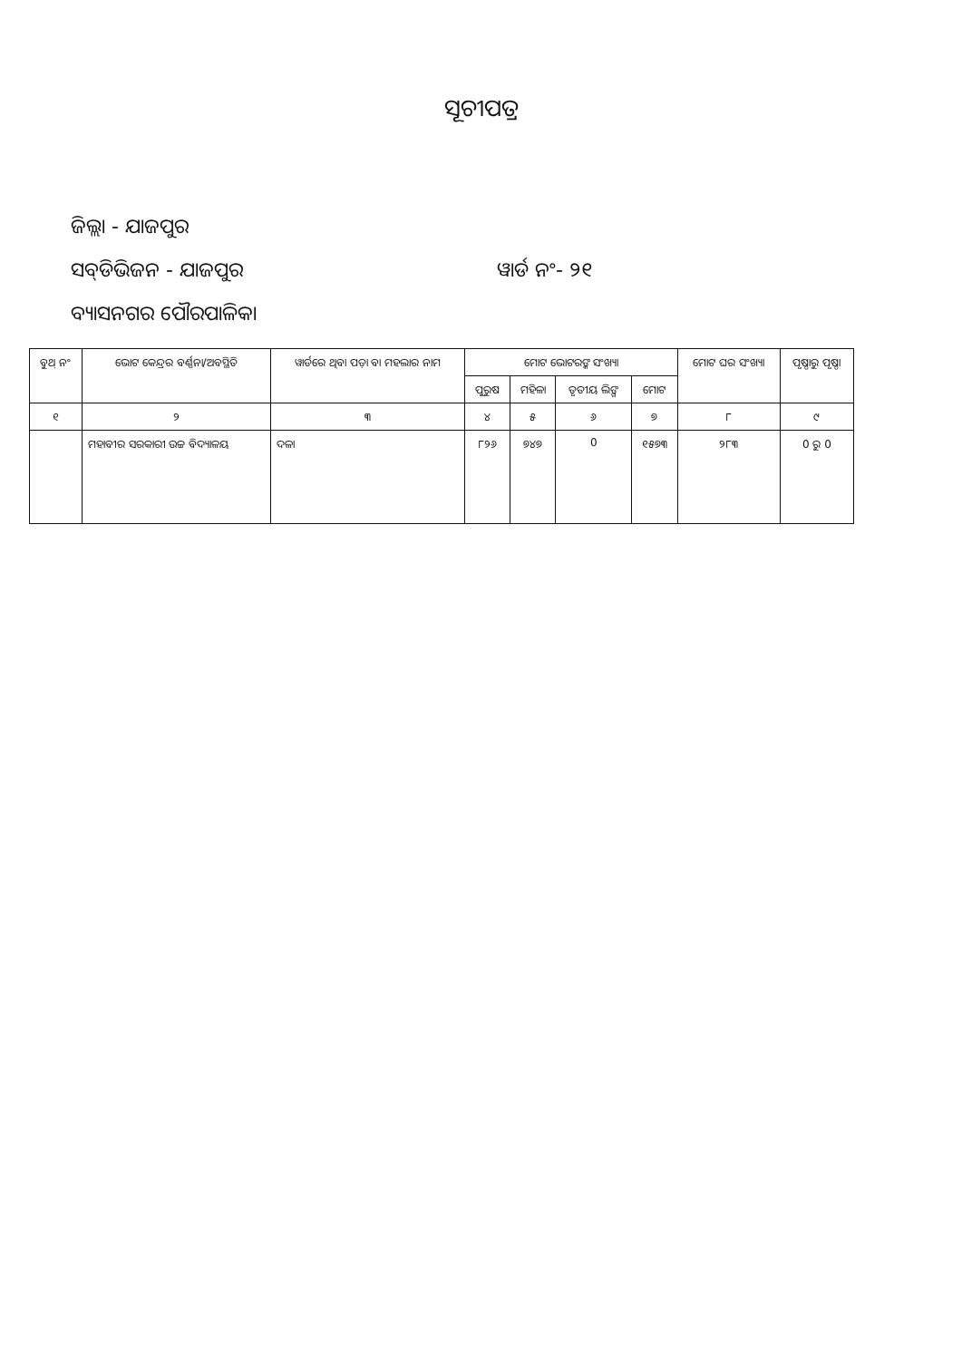ସୂଚୀପତ୍ର
ଜିଲ୍ଲା - ଯାଜପୁର
ସବ୍‌ଡିଭିଜନ - ଯାଜପୁର ୱାର୍ଡ ନଂ- ୨୧
ବ୍ୟାସନଗର ପୌରପାଳିକା
| ବୁଥ୍ ନଂ | ଭୋଟ କେନ୍ଦ୍ରର ବର୍ଣ୍ଣନା/ଅବସ୍ଥିତି | ୱାର୍ଡରେ ଥିବା ପଡ଼ା ବା ମହଲାର ନାମ | ମୋଟ ଭୋଟରଙ୍କ ସଂଖ୍ୟା | | | | ମୋଟ ଘର ସଂଖ୍ୟା | ପୃଷ୍ଠାରୁ ପୃଷ୍ଠା |
| --- | --- | --- | --- | --- | --- | --- | --- | --- |
| | | | ପୁରୁଷ | ମହିଳା | ତୃତୀୟ ଲିଙ୍ଗ | ମୋଟ | | |
| ୧ | ୨ | ୩ | ୪ | ୫ | ୬ | ୭ | ୮ | ୯ |
| | ମହାବୀର ସରକାରୀ ଉଚ୍ଚ ବିଦ୍ୟାଳୟ | ଦଳା | ୮୨୬ | ୭୪୭ | 0 | ୧୫୭୩ | ୨୮୩ | 0 ରୁ 0 |